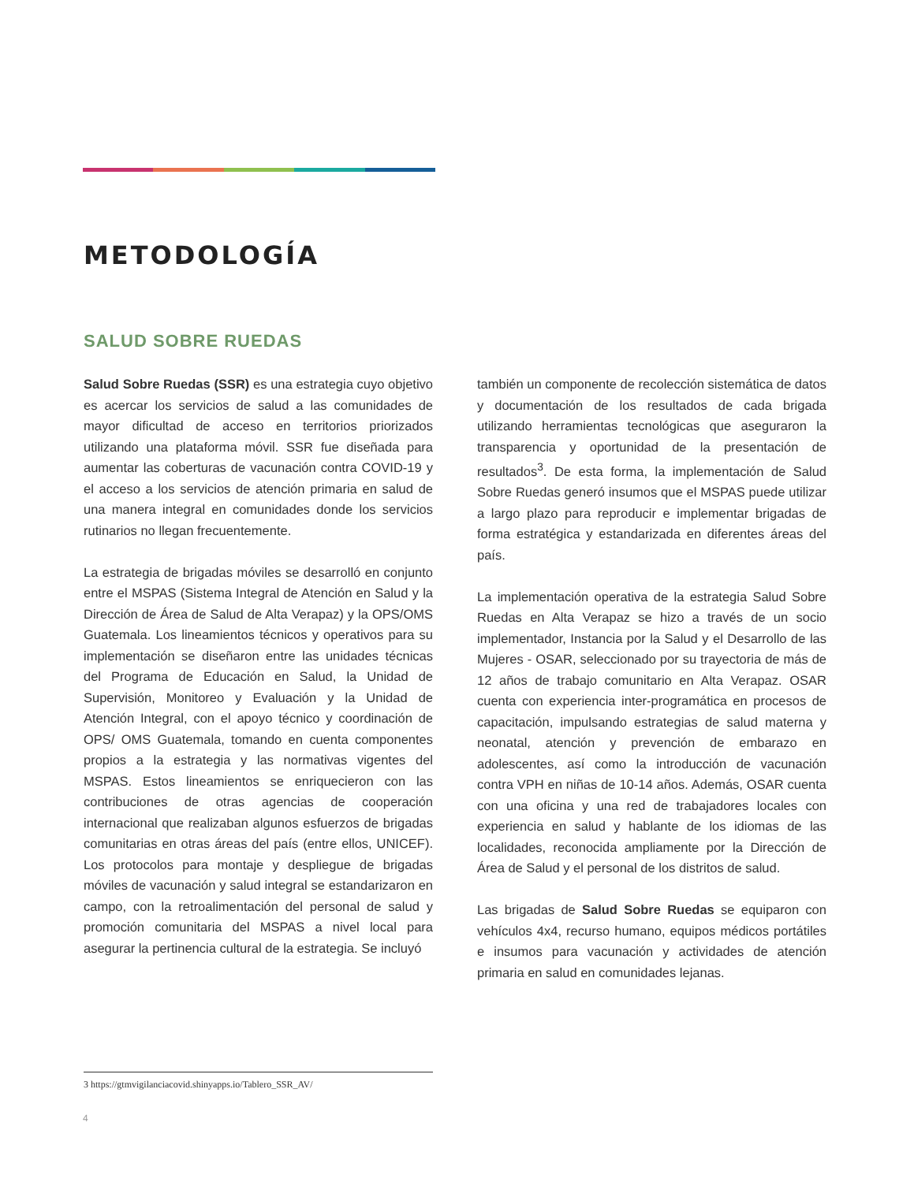METODOLOGÍA
SALUD SOBRE RUEDAS
Salud Sobre Ruedas (SSR) es una estrategia cuyo objetivo es acercar los servicios de salud a las comunidades de mayor dificultad de acceso en territorios priorizados utilizando una plataforma móvil. SSR fue diseñada para aumentar las coberturas de vacunación contra COVID-19 y el acceso a los servicios de atención primaria en salud de una manera integral en comunidades donde los servicios rutinarios no llegan frecuentemente.
La estrategia de brigadas móviles se desarrolló en conjunto entre el MSPAS (Sistema Integral de Atención en Salud y la Dirección de Área de Salud de Alta Verapaz) y la OPS/OMS Guatemala. Los lineamientos técnicos y operativos para su implementación se diseñaron entre las unidades técnicas del Programa de Educación en Salud, la Unidad de Supervisión, Monitoreo y Evaluación y la Unidad de Atención Integral, con el apoyo técnico y coordinación de OPS/ OMS Guatemala, tomando en cuenta componentes propios a la estrategia y las normativas vigentes del MSPAS. Estos lineamientos se enriquecieron con las contribuciones de otras agencias de cooperación internacional que realizaban algunos esfuerzos de brigadas comunitarias en otras áreas del país (entre ellos, UNICEF). Los protocolos para montaje y despliegue de brigadas móviles de vacunación y salud integral se estandarizaron en campo, con la retroalimentación del personal de salud y promoción comunitaria del MSPAS a nivel local para asegurar la pertinencia cultural de la estrategia. Se incluyó
también un componente de recolección sistemática de datos y documentación de los resultados de cada brigada utilizando herramientas tecnológicas que aseguraron la transparencia y oportunidad de la presentación de resultados<sup>3</sup>. De esta forma, la implementación de Salud Sobre Ruedas generó insumos que el MSPAS puede utilizar a largo plazo para reproducir e implementar brigadas de forma estratégica y estandarizada en diferentes áreas del país.
La implementación operativa de la estrategia Salud Sobre Ruedas en Alta Verapaz se hizo a través de un socio implementador, Instancia por la Salud y el Desarrollo de las Mujeres - OSAR, seleccionado por su trayectoria de más de 12 años de trabajo comunitario en Alta Verapaz. OSAR cuenta con experiencia inter-programática en procesos de capacitación, impulsando estrategias de salud materna y neonatal, atención y prevención de embarazo en adolescentes, así como la introducción de vacunación contra VPH en niñas de 10-14 años. Además, OSAR cuenta con una oficina y una red de trabajadores locales con experiencia en salud y hablante de los idiomas de las localidades, reconocida ampliamente por la Dirección de Área de Salud y el personal de los distritos de salud.
Las brigadas de Salud Sobre Ruedas se equiparon con vehículos 4x4, recurso humano, equipos médicos portátiles e insumos para vacunación y actividades de atención primaria en salud en comunidades lejanas.
3 https://gtmvigilanciacovid.shinyapps.io/Tablero_SSR_AV/
4